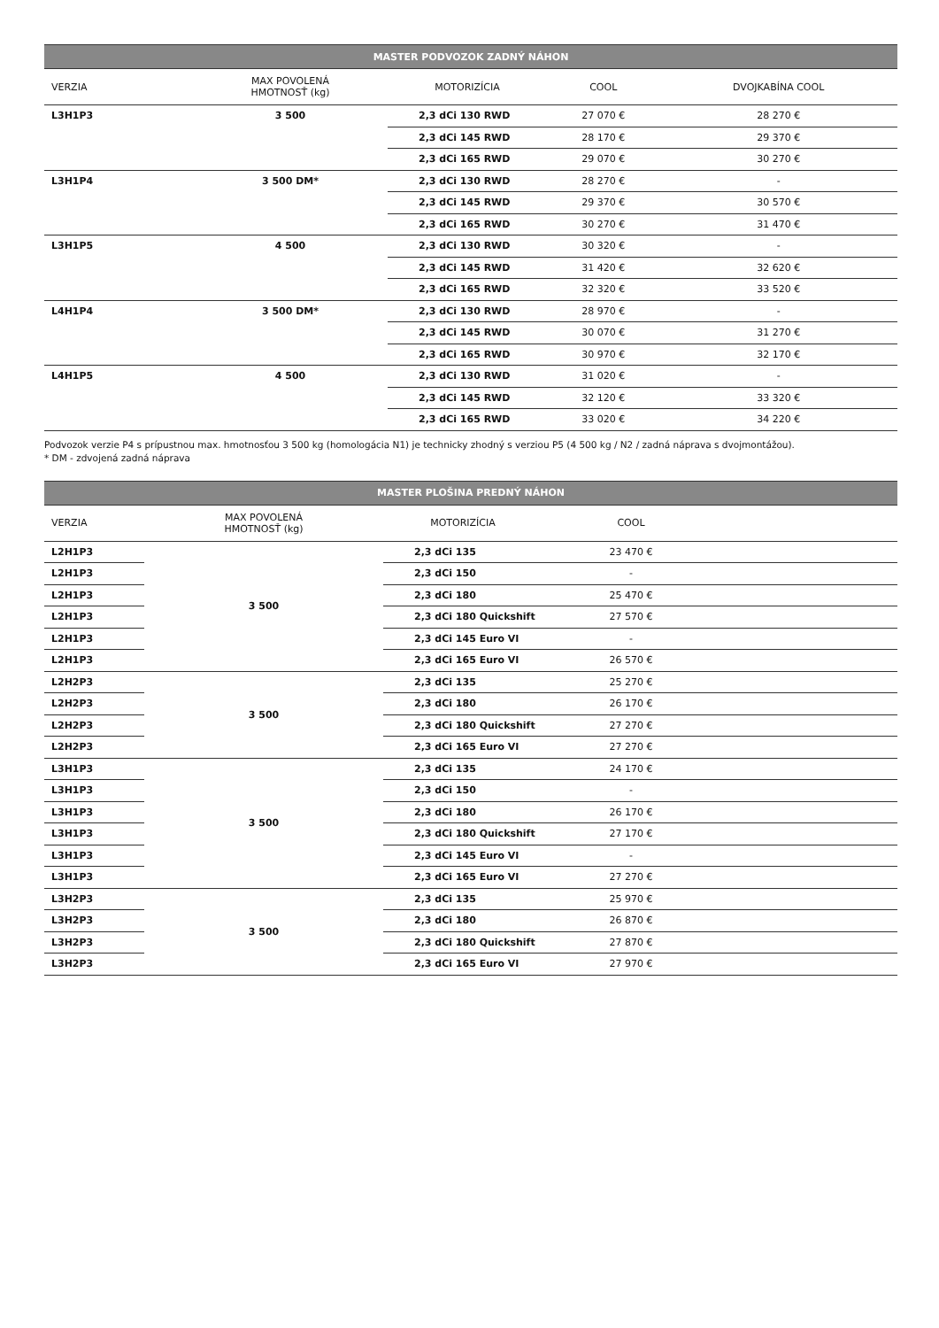| MASTER PODVOZOK ZADNÝ NÁHON | | | | |
| --- | --- | --- | --- | --- |
| VERZIA | MAX POVOLENÁ HMOTNOSŤ (kg) | MOTORIZÍCIA | COOL | DVOJKABÍNA COOL |
| L3H1P3 | 3 500 | 2,3 dCi 130 RWD | 27 070 € | 28 270 € |
| | | 2,3 dCi 145 RWD | 28 170 € | 29 370 € |
| | | 2,3 dCi 165 RWD | 29 070 € | 30 270 € |
| L3H1P4 | 3 500 DM* | 2,3 dCi 130 RWD | 28 270 € | - |
| | | 2,3 dCi 145 RWD | 29 370 € | 30 570 € |
| | | 2,3 dCi 165 RWD | 30 270 € | 31 470 € |
| L3H1P5 | 4 500 | 2,3 dCi 130 RWD | 30 320 € | - |
| | | 2,3 dCi 145 RWD | 31 420 € | 32 620 € |
| | | 2,3 dCi 165 RWD | 32 320 € | 33 520 € |
| L4H1P4 | 3 500 DM* | 2,3 dCi 130 RWD | 28 970 € | - |
| | | 2,3 dCi 145 RWD | 30 070 € | 31 270 € |
| | | 2,3 dCi 165 RWD | 30 970 € | 32 170 € |
| L4H1P5 | 4 500 | 2,3 dCi 130 RWD | 31 020 € | - |
| | | 2,3 dCi 145 RWD | 32 120 € | 33 320 € |
| | | 2,3 dCi 165 RWD | 33 020 € | 34 220 € |
Podvozok verzie P4 s prípustnou max. hmotnosťou 3 500 kg (homologácia N1) je technicky zhodný s verziou P5 (4 500 kg / N2 / zadná náprava s dvojmontážou).
* DM - zdvojená zadná náprava
| MASTER PLOŠINA PREDNÝ NÁHON | | | | |
| --- | --- | --- | --- | --- |
| VERZIA | MAX POVOLENÁ HMOTNOSŤ (kg) | MOTORIZÍCIA | COOL | |
| L2H1P3 | 3 500 | 2,3 dCi 135 | 23 470 € | |
| L2H1P3 | | 2,3 dCi 150 | - | |
| L2H1P3 | | 2,3 dCi 180 | 25 470 € | |
| L2H1P3 | | 2,3 dCi 180 Quickshift | 27 570 € | |
| L2H1P3 | | 2,3 dCi 145 Euro VI | - | |
| L2H1P3 | | 2,3 dCi 165 Euro VI | 26 570 € | |
| L2H2P3 | 3 500 | 2,3 dCi 135 | 25 270 € | |
| L2H2P3 | | 2,3 dCi 180 | 26 170 € | |
| L2H2P3 | | 2,3 dCi 180 Quickshift | 27 270 € | |
| L2H2P3 | | 2,3 dCi 165 Euro VI | 27 270 € | |
| L3H1P3 | 3 500 | 2,3 dCi 135 | 24 170 € | |
| L3H1P3 | | 2,3 dCi 150 | - | |
| L3H1P3 | | 2,3 dCi 180 | 26 170 € | |
| L3H1P3 | | 2,3 dCi 180 Quickshift | 27 170 € | |
| L3H1P3 | | 2,3 dCi 145 Euro VI | - | |
| L3H1P3 | | 2,3 dCi 165 Euro VI | 27 270 € | |
| L3H2P3 | 3 500 | 2,3 dCi 135 | 25 970 € | |
| L3H2P3 | | 2,3 dCi 180 | 26 870 € | |
| L3H2P3 | | 2,3 dCi 180 Quickshift | 27 870 € | |
| L3H2P3 | | 2,3 dCi 165 Euro VI | 27 970 € | |